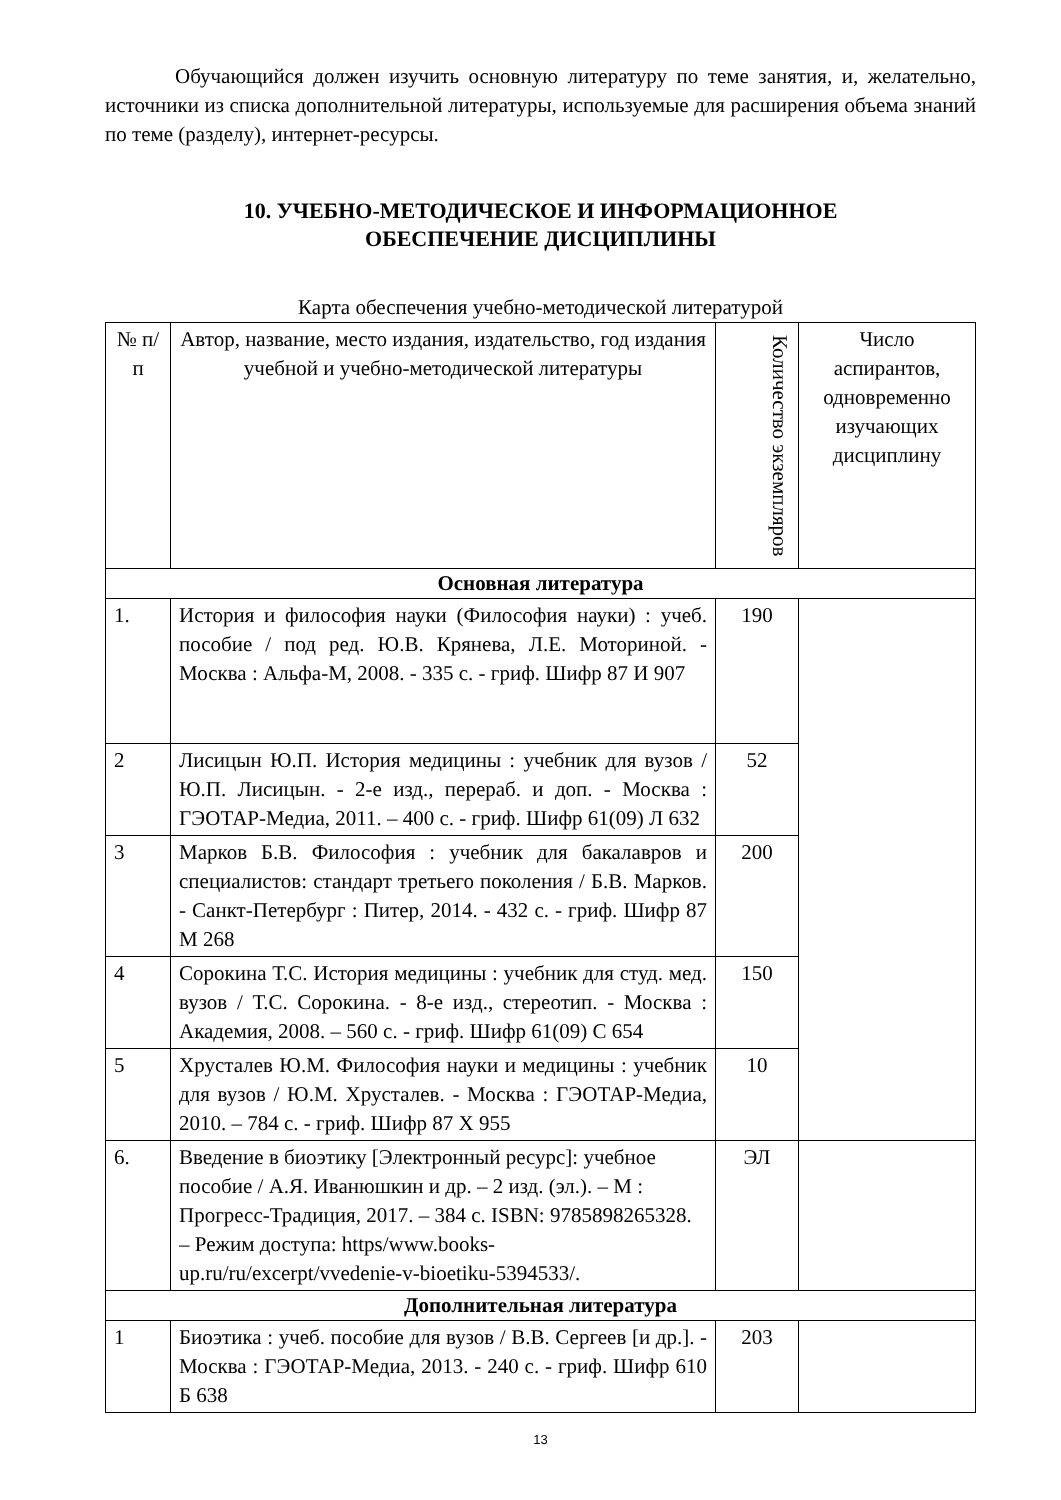Обучающийся должен изучить основную литературу по теме занятия, и, желательно, источники из списка дополнительной литературы, используемые для расширения объема знаний по теме (разделу), интернет-ресурсы.
10. УЧЕБНО-МЕТОДИЧЕСКОЕ И ИНФОРМАЦИОННОЕ
ОБЕСПЕЧЕНИЕ ДИСЦИПЛИНЫ
Карта обеспечения учебно-методической литературой
| № п/п | Автор, название, место издания, издательство, год издания учебной и учебно-методической литературы | Количество экземпляров | Число аспирантов, одновременно изучающих дисциплину |
| --- | --- | --- | --- |
| Основная литература | | | |
| 1. | История и философия науки (Философия науки) : учеб. пособие / под ред. Ю.В. Крянева, Л.Е. Моториной. - Москва : Альфа-М, 2008. - 335 с. - гриф. Шифр 87 И 907 | 190 | |
| 2 | Лисицын Ю.П. История медицины : учебник для вузов / Ю.П. Лисицын. - 2-е изд., перераб. и доп. - Москва : ГЭОТАР-Медиа, 2011. – 400 с. - гриф. Шифр 61(09) Л 632 | 52 | |
| 3 | Марков Б.В. Философия : учебник для бакалавров и специалистов: стандарт третьего поколения / Б.В. Марков. - Санкт-Петербург : Питер, 2014. - 432 с. - гриф. Шифр 87 М 268 | 200 | |
| 4 | Сорокина Т.С. История медицины : учебник для студ. мед. вузов / Т.С. Сорокина. - 8-е изд., стереотип. - Москва : Академия, 2008. – 560 с. - гриф. Шифр 61(09) С 654 | 150 | |
| 5 | Хрусталев Ю.М. Философия науки и медицины : учебник для вузов / Ю.М. Хрусталев. - Москва : ГЭОТАР-Медиа, 2010. – 784 с. - гриф. Шифр 87 Х 955 | 10 | |
| 6. | Введение в биоэтику [Электронный ресурс]: учебное пособие / А.Я. Иванюшкин и др. – 2 изд. (эл.). – М : Прогресс-Традиция, 2017. – 384 с. ISBN: 9785898265328. – Режим доступа: https/www.books-up.ru/ru/excerpt/vvedenie-v-bioetiku-5394533/. | ЭЛ | |
| Дополнительная литература | | | |
| 1 | Биоэтика : учеб. пособие для вузов / В.В. Сергеев [и др.]. - Москва : ГЭОТАР-Медиа, 2013. - 240 с. - гриф. Шифр 610 Б 638 | 203 | |
13